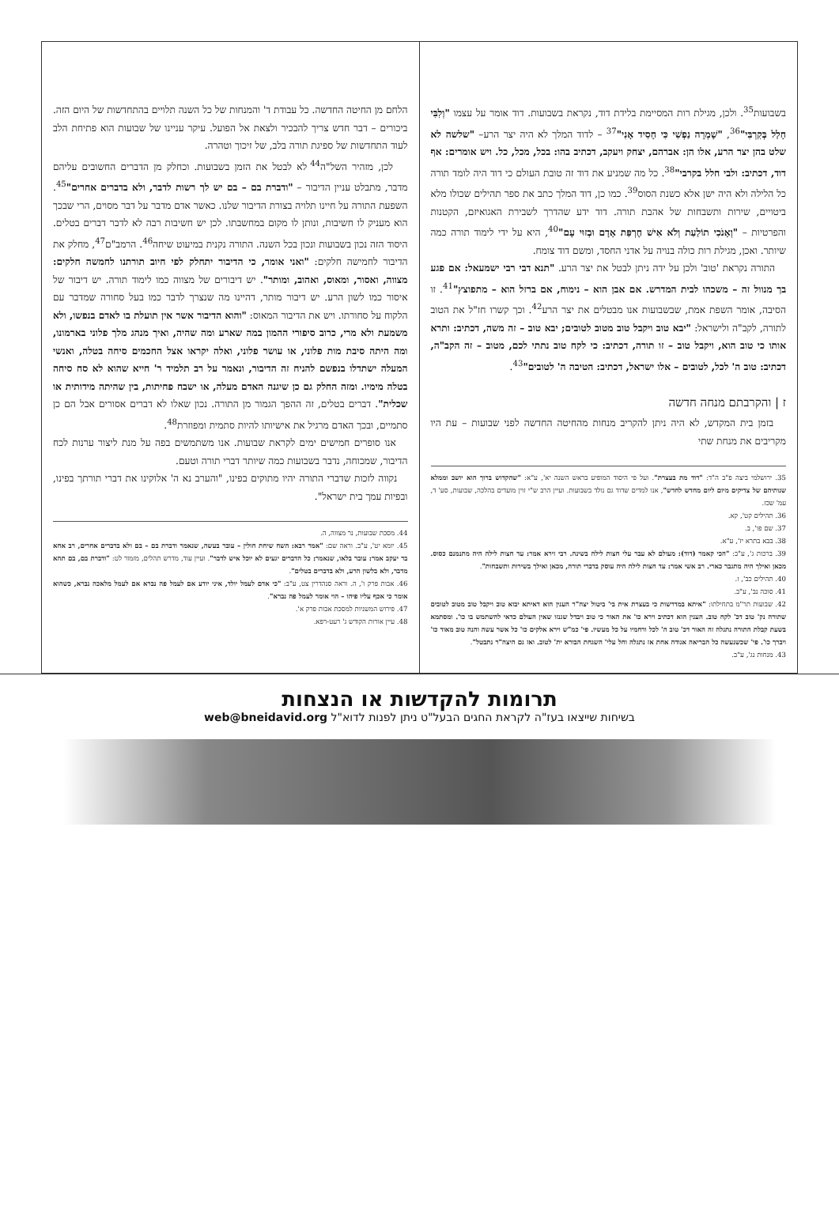בשבועות<sup>35</sup>. ולכן, מגילת רות המסיימת בלידת דוד, נקראת בשבועות. דוד אומר על עצמו "וְלִבִּי חָלַל בְּקִרְבִּי"<sup>36</sup>, "שָׁמְרָה נַפְשִׁי כִּי חָסִיד אָנִי"<sup>37</sup> – לדוד המלך לא היה יצר הרע– "שלשה לא שלט בהן יצר הרע, אלו הן: אברהם, יצחק ויעקב, דכתיב בהו: בכל, מכל, כל. ויש אומרים: אף דוד, דכתיב: ולבי חלל בקרבי"<sup>38</sup>. כל מה שמניע את דוד זה טובת העולם כי דוד היה לומד תורה כל הלילה ולא היה ישן אלא כשנת הסוס<sup>39</sup>. כמו כן, דוד המלך כתב את ספר תהילים שכולו מלא ביטויים, שירות ותשבחות של אהבת תורה. דוד ידע שהדרך לשבירת האגואיזם, הקטנות והפרטיות – "וְאָנֹכִי תוֹלַעַת וְלֹא אִישׁ חֶרְפַּת אָדָם וּבְזוּי עָם"<sup>40</sup>, היא על ידי לימוד תורה כמה שיותר. ואכן, מגילת רות כולה בנויה על אדני החסד, ומשם דוד צומח.
התורה נקראת 'טוב' ולכן על ידה ניתן לבטל את יצר הרע. "תנא דבי רבי ישמעאל: אם פגע בך מנוול זה – משכהו לבית המדרש. אם אבן הוא – נימוח, אם ברזל הוא – מתפוצץ"<sup>41</sup>. זו הסיבה, אומר השפת אמת, שבשבועות אנו מבטלים את יצר הרע<sup>42</sup>. וכך קשרו חז"ל את הטוב לתורה, לקב"ה ולישראל: "יבא טוב ויקבל טוב מטוב לטובים; יבא טוב – זה משה, דכתיב: ותרא אותו כי טוב הוא, ויקבל טוב – זו תורה, דכתיב: כי לקח טוב נתתי לכם, מטוב – זה הקב"ה, דכתיב: טוב ה' לכל, לטובים – אלו ישראל, דכתיב: הטיבה ה' לטובים"<sup>43</sup>.
ז | והקרבתם מנחה חדשה
בזמן בית המקדש, לא היה ניתן להקריב מנחות מהחיטה החדשה לפני שבועות – עת היו מקריבים את מנחת שתי
35. ירושלמי ביצה פ"ב ה"ד: "דוד מת בעצרת". ועל פי היסוד המופיע בראש השנה יא', ע"א: "שהקדוש ברוך הוא יושב וממלא שנותיהם של צדיקים מיום ליום מחדש לחדש", אנו למדים שדוד גם נולד בשבועות. ועיין הרב ש"י זוין מועדים בהלכה, שבועות, סע' ד, עמ' שכז.
36. תהילים קט', קא.
37. שם פו', ב.
38. בבא בתרא יז', ע"א.
39. ברכות ג', ע"ב: "הכי קאמר (דוד): מעולם לא עבר עלי חצות לילה בשינה. רבי זירא אמר: עד חצות לילה היה מתנמנם כסוס. מכאן ואילך היה מתגבר כארי. רב אשי אמר: עד חצות לילה היה עוסק בדברי תורה, מכאן ואילך בשירות ותשבחות".
40. תהילים כב', ז.
41. סוכה נב', ע"ב.
42. שבועות תר"מ בתחילתו: "איתא במדרשות כי בעצרת אית בי' ביטול יצה"ר הענין הוא דאיתא יבוא טוב ויקבל טוב מטוב לטובים שתורה נק' טוב דכ' לקח טוב. הענין הוא דכתיב וירא כו' את האור כי טוב ויבדל שגנזו שאין העולם כדאי להשתמש בו כו'. ומסתמא בשעת קבלת התורה נתגלה זה האור דכ' טוב ה' לכל ורחמיו על כל מעשיו. פי' כמ"ש וירא אלקים כו' כל אשר עשה והנה טוב מאוד כו' ויברך כו'. פי' שכשנעשה כל הבריאה אגודה אחת אז נתגלה וחל עלי' השגחת הבורא ית' לטוב. ואז גם היצה"ר נתבטל".
43. מנחות נג', ע"ב.
הלחם מן החיטה החדשה. כל עבודת ד' והמנחות של כל השנה תלויים בהתחדשות של היום הזה. ביכורים – דבר חדש צריך להבכיר ולצאת אל הפועל. עיקר עניינו של שבועות הוא פתיחת הלב לעוד התחדשות של ספיגת תורה בלב, של זיכוך וטהרה.
לכן, מזהיר השל"ה<sup>44</sup> לא לבטל את הזמן בשבועות. וכחלק מן הדברים החשובים עליהם מדבר, מתבלט עניין הדיבור – "ודברת בם – בם יש לך רשות לדבר, ולא בדברים אחרים"<sup>45</sup>. השפעת התורה על חיינו תלויה בצורת הדיבור שלנו. כאשר אדם מדבר על דבר מסוים, הרי שבכך הוא מעניק לו חשיבות, ונותן לו מקום במחשבתו. לכן יש חשיבות רבה לא לדבר דברים בטלים. היסוד הזה נכון בשבועות ונכון בכל השנה. התורה נקנית במיעוט שיחה<sup>46</sup>. הרמב"ם<sup>47</sup>, מחלק את הדיבור לחמישה חלקים: "ואני אומר, כי הדיבור יתחלק לפי חיוב תורתנו לחמשה חלקים: מצווה, ואסור, ומאוס, ואהוב, ומותר". יש דיבורים של מצווה כמו לימוד תורה. יש דיבור של איסור כמו לשון הרע. יש דיבור מותר, דהיינו מה שנצרך לדבר כמו בעל סחורה שמדבר עם הלקוח על סחורתו. ויש את הדיבור המאוס: "והוא הדיבור אשר אין תועלת בו לאדם בנפשו, ולא משמעת ולא מרי, כרוב סיפורי ההמון במה שארע ומה שהיה, ואיך מנהג מלך פלוני בארמונו, ומה היתה סיבת מות פלוני, או עושר פלוני, ואלה יקראו אצל החכמים סיחה בטלה, ואנשי המעלה ישתדלו בנפשם להניח זה הדיבור, ונאמר על רב תלמיד ר' חייא שהוא לא סח סיחה בטלה מימיו. ומזה החלק גם כן שיגנה האדם מעלה, או ישבח פחיתות, בין שהיתה מידותית או שכלית". דברים בטלים, זה ההפך הגמור מן התורה. נכון שאלו לא דברים אסורים אבל הם כן סתמיים, ובכך האדם מרגיל את אישיותו להיות סתמית ומפוזרת<sup>48</sup>.
אנו סופרים חמישים ימים לקראת שבועות. אנו משתמשים בפה על מנת ליצור ערנות לכח הדיבור, שמכוחה, נדבר בשבועות כמה שיותר דברי תורה וטעם.
נקווה לזכות שדברי התורה יהיו מתוקים בפינו, "והערב נא ה' אלוקינו את דברי תורתך בפינו, ובפיות עמך בית ישראל".
44. מסכת שבועות, נר מצווה, ה.
45. יומא יט', ע"ב. וראה שם: "אמר רבא: השח שיחת חולין – עובר בעשה, שנאמר ודברת בם – בם ולא בדברים אחרים, רב אחא בר יעקב אמר: עובר בלאו, שנאמר: כל הדברים יגעים לא יוכל איש לדבר". ועיין עוד, מדרש תהלים, מזמור לט: "ודברת בם, בם תהא מדבר, ולא בלשון הרע, ולא בדברים בטלים".
46. אבות פרק ו', ה. וראה סנהדרין צט, ע"ב: "כי אדם לעמל יולד, איני יודע אם לעמל פה נברא אם לעמל מלאכה נברא, כשהוא אומר כי אכף עליו פיהו – הוי אומר לעמל פה נברא".
47. פירוש המשניות למסכת אבות פרק א'.
48. עיין אורות הקודש ג' רעט-רפא.
תרומות להקדשות או הנצחות
בשיחות שייצאו בעז"ה לקראת החגים הבעל"ט ניתן לפנות לדוא"ל web@bneidavid.org